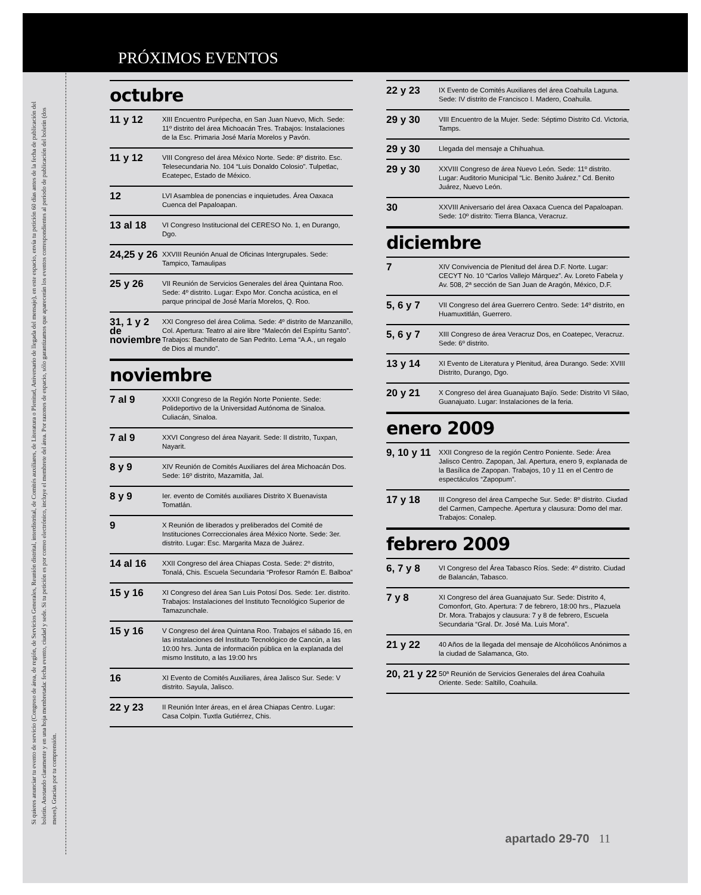PRÓXIMOS EVENTOS
Si quieres anunciar tu evento de servicio (Congreso de área, de región, de Servicios Generales, Reunión distrital, interdistrital, de Comités auxiliares, de Literatura o Plenitud, Aniversario de llegada del mensaje), en este espacio, envía tu petición 60 días antes de la fecha de publicación del boletín. Anotando claramente y en una hoja membretada: fecha evento, ciudad y sede. Si tu petición es por correo electrónico, incluye el membrete del área. Por razones de espacio, sólo garantizamos que aparecerán los eventos correspondientes al período de publicación del boletín (dos meses). Gracias por tu comprensión.
octubre
| 11 y 12 | XIII Encuentro Purépecha, en San Juan Nuevo, Mich. Sede: 11º distrito del área Michoacán Tres. Trabajos: Instalaciones de la Esc. Primaria José María Morelos y Pavón. |
| 11 y 12 | VIII Congreso del área México Norte. Sede: 8º distrito. Esc. Telesecundaria No. 104 “Luis Donaldo Colosio”. Tulpetlac, Ecatepec, Estado de México. |
| 12 | LVI Asamblea de ponencias e inquietudes. Área Oaxaca Cuenca del Papaloapan. |
| 13 al 18 | VI Congreso Institucional del CERESO No. 1, en Durango, Dgo. |
| 24,25 y 26 | XXVIII Reunión Anual de Oficinas Intergrupales. Sede: Tampico, Tamaulipas |
| 25 y 26 | VII Reunión de Servicios Generales del área Quintana Roo. Sede: 4º distrito. Lugar: Expo Mor. Concha acústica, en el parque principal de José María Morelos, Q. Roo. |
| 31, 1 y 2 de noviembre | XXI Congreso del área Colima. Sede: 4º distrito de Manzanillo, Col. Apertura: Teatro al aire libre “Malecón del Espíritu Santo”. Trabajos: Bachillerato de San Pedrito. Lema “A.A., un regalo de Dios al mundo”. |
noviembre
| 7 al 9 | XXXII Congreso de la Región Norte Poniente. Sede: Polideportivo de la Universidad Autónoma de Sinaloa. Culiacán, Sinaloa. |
| 7 al 9 | XXVI Congreso del área Nayarit. Sede: II distrito, Tuxpan, Nayarit. |
| 8 y 9 | XIV Reunión de Comités Auxiliares del área Michoacán Dos. Sede: 16º distrito, Mazamitla, Jal. |
| 8 y 9 | Ier. evento de Comités auxiliares Distrito X Buenavista Tomatlán. |
| 9 | X Reunión de liberados y preliberados del Comité de Instituciones Correccionales área México Norte. Sede: 3er. distrito. Lugar: Esc. Margarita Maza de Juárez. |
| 14 al 16 | XXII Congreso del área Chiapas Costa. Sede: 2º distrito, Tonalá, Chis. Escuela Secundaria “Profesor Ramón E. Balboa” |
| 15 y 16 | XI Congreso del área San Luis Potosí Dos. Sede: 1er. distrito. Trabajos: Instalaciones del Instituto Tecnológico Superior de Tamazunchale. |
| 15 y 16 | V Congreso del área Quintana Roo. Trabajos el sábado 16, en las instalaciones del Instituto Tecnológico de Cancún, a las 10:00 hrs. Junta de información pública en la explanada del mismo Instituto, a las 19:00 hrs |
| 16 | XI Evento de Comités Auxiliares, área Jalisco Sur. Sede: V distrito. Sayula, Jalisco. |
| 22 y 23 | II Reunión Inter áreas, en el área Chiapas Centro. Lugar: Casa Colpin. Tuxtla Gutiérrez, Chis. |
| 22 y 23 | IX Evento de Comités Auxiliares del área Coahuila Laguna. Sede: IV distrito de Francisco I. Madero, Coahuila. |
| 29 y 30 | VIII Encuentro de la Mujer. Sede: Séptimo Distrito Cd. Victoria, Tamps. |
| 29 y 30 | Llegada del mensaje a Chihuahua. |
| 29 y 30 | XXVIII Congreso de área Nuevo León. Sede: 11º distrito. Lugar: Auditorio Municipal “Lic. Benito Juárez.” Cd. Benito Juárez, Nuevo León. |
| 30 | XXVIII Aniversario del área Oaxaca Cuenca del Papaloapan. Sede: 10º distrito: Tierra Blanca, Veracruz. |
diciembre
| 7 | XIV Convivencia de Plenitud del área D.F. Norte. Lugar: CECYT No. 10 “Carlos Vallejo Márquez”. Av. Loreto Fabela y Av. 508, 2ª sección de San Juan de Aragón, México, D.F. |
| 5, 6 y 7 | VII Congreso del área Guerrero Centro. Sede: 14º distrito, en Huamuxtitlán, Guerrero. |
| 5, 6 y 7 | XIII Congreso de área Veracruz Dos, en Coatepec, Veracruz. Sede: 6º distrito. |
| 13 y 14 | XI Evento de Literatura y Plenitud, área Durango. Sede: XVIII Distrito, Durango, Dgo. |
| 20 y 21 | X Congreso del área Guanajuato Bajío. Sede: Distrito VI Silao, Guanajuato. Lugar: Instalaciones de la feria. |
enero 2009
| 9, 10 y 11 | XXII Congreso de la región Centro Poniente. Sede: Área Jalisco Centro. Zapopan, Jal. Apertura, enero 9, explanada de la Basílica de Zapopan. Trabajos, 10 y 11 en el Centro de espectáculos “Zapopum”. |
| 17 y 18 | III Congreso del área Campeche Sur. Sede: 8º distrito. Ciudad del Carmen, Campeche. Apertura y clausura: Domo del mar. Trabajos: Conalep. |
febrero 2009
| 6, 7 y 8 | VI Congreso del Área Tabasco Ríos. Sede: 4º distrito. Ciudad de Balancán, Tabasco. |
| 7 y 8 | XI Congreso del área Guanajuato Sur. Sede: Distrito 4, Comonfort, Gto. Apertura: 7 de febrero, 18:00 hrs., Plazuela Dr. Mora. Trabajos y clausura: 7 y 8 de febrero, Escuela Secundaria “Gral. Dr. José Ma. Luis Mora”. |
| 21 y 22 | 40 Años de la llegada del mensaje de Alcohólicos Anónimos a la ciudad de Salamanca, Gto. |
| 20, 21 y 22 | 50ª Reunión de Servicios Generales del área Coahuila Oriente. Sede: Saltillo, Coahuila. |
apartado 29-70 11